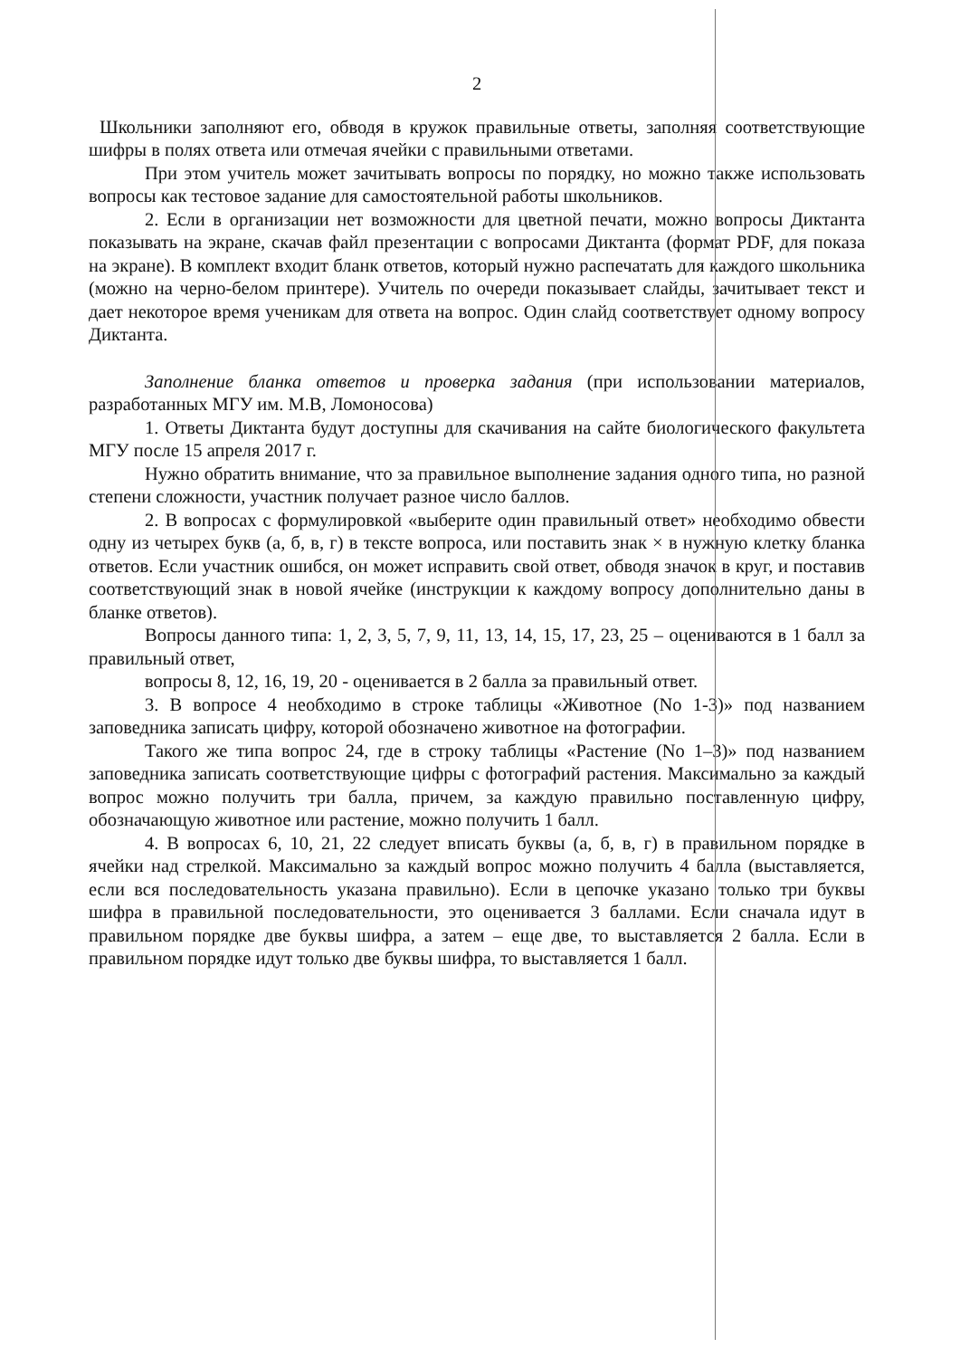2
Школьники заполняют его, обводя в кружок правильные ответы, заполняя соответствующие шифры в полях ответа или отмечая ячейки с правильными ответами.
При этом учитель может зачитывать вопросы по порядку, но можно также использовать вопросы как тестовое задание для самостоятельной работы школьников.
2. Если в организации нет возможности для цветной печати, можно вопросы Диктанта показывать на экране, скачав файл презентации с вопросами Диктанта (формат PDF, для показа на экране). В комплект входит бланк ответов, который нужно распечатать для каждого школьника (можно на черно-белом принтере). Учитель по очереди показывает слайды, зачитывает текст и дает некоторое время ученикам для ответа на вопрос. Один слайд соответствует одному вопросу Диктанта.
Заполнение бланка ответов и проверка задания (при использовании материалов, разработанных МГУ им. М.В, Ломоносова)
1. Ответы Диктанта будут доступны для скачивания на сайте биологического факультета МГУ после 15 апреля 2017 г.
Нужно обратить внимание, что за правильное выполнение задания одного типа, но разной степени сложности, участник получает разное число баллов.
2. В вопросах с формулировкой «выберите один правильный ответ» необходимо обвести одну из четырех букв (а, б, в, г) в тексте вопроса, или поставить знак × в нужную клетку бланка ответов. Если участник ошибся, он может исправить свой ответ, обводя значок в круг, и поставив соответствующий знак в новой ячейке (инструкции к каждому вопросу дополнительно даны в бланке ответов).
Вопросы данного типа: 1, 2, 3, 5, 7, 9, 11, 13, 14, 15, 17, 23, 25 – оцениваются в 1 балл за правильный ответ,
вопросы 8, 12, 16, 19, 20 - оценивается в 2 балла за правильный ответ.
3. В вопросе 4 необходимо в строке таблицы «Животное (No 1-3)» под названием заповедника записать цифру, которой обозначено животное на фотографии.
Такого же типа вопрос 24, где в строку таблицы «Растение (No 1–3)» под названием заповедника записать соответствующие цифры с фотографий растения. Максимально за каждый вопрос можно получить три балла, причем, за каждую правильно поставленную цифру, обозначающую животное или растение, можно получить 1 балл.
4. В вопросах 6, 10, 21, 22 следует вписать буквы (а, б, в, г) в правильном порядке в ячейки над стрелкой. Максимально за каждый вопрос можно получить 4 балла (выставляется, если вся последовательность указана правильно). Если в цепочке указано только три буквы шифра в правильной последовательности, это оценивается 3 баллами. Если сначала идут в правильном порядке две буквы шифра, а затем – еще две, то выставляется 2 балла. Если в правильном порядке идут только две буквы шифра, то выставляется 1 балл.